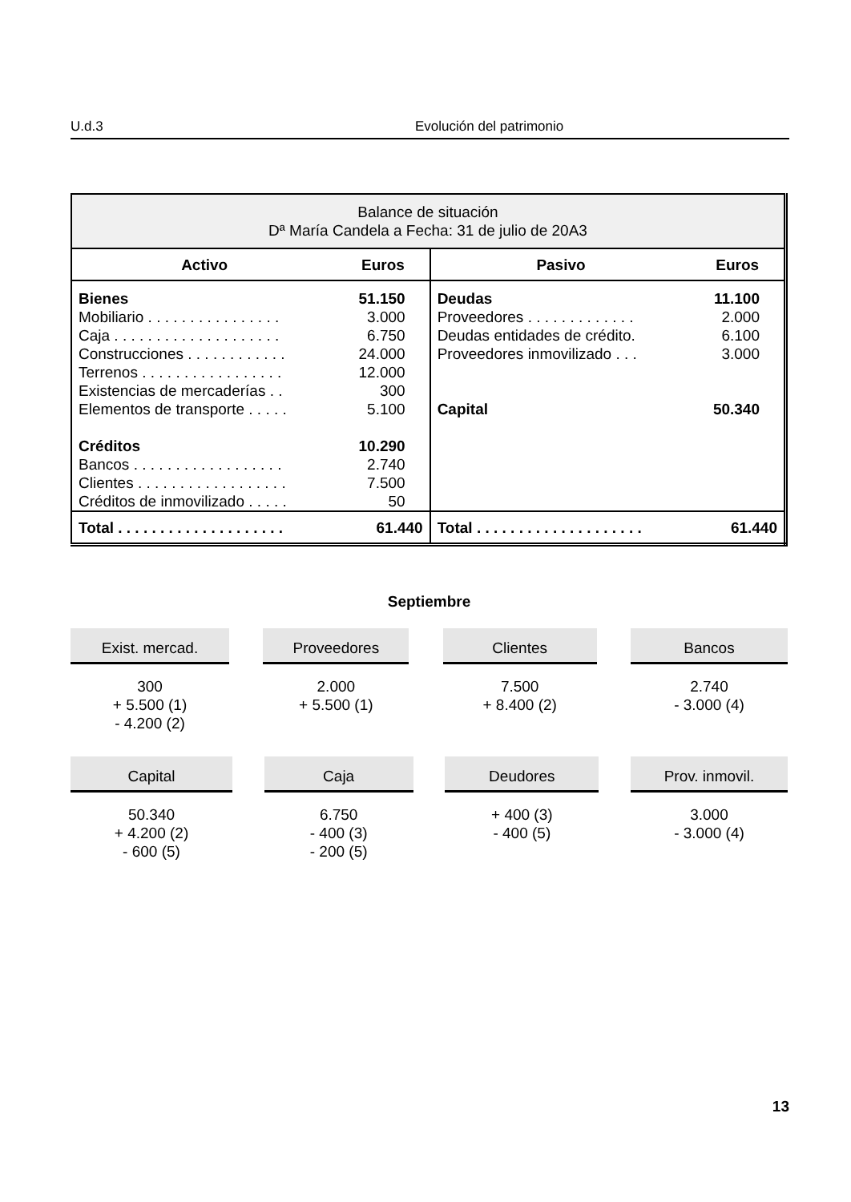U.d.3 Evolución del patrimonio
| Balance de situación Dª María Candela a Fecha: 31 de julio de 20A3 | | | |
| Activo | Euros | Pasivo | Euros |
| Bienes Mobiliario . . . . . . . . . . . . . . . . Caja . . . . . . . . . . . . . . . . . . . . Construcciones . . . . . . . . . . . . Terrenos . . . . . . . . . . . . . . . . . Existencias de mercaderías . . Elementos de transporte . . . . . Créditos Bancos . . . . . . . . . . . . . . . . . . Clientes . . . . . . . . . . . . . . . . . . Créditos de inmovilizado . . . . . | 51.150 3.000 6.750 24.000 12.000 300 5.100 10.290 2.740 7.500 50 | Deudas Proveedores . . . . . . . . . . . . . Deudas entidades de crédito. Proveedores inmovilizado . . . Capital | 11.100 2.000 6.100 3.000 50.340 |
| Total . . . . . . . . . . . . . . . . . . . . | 61.440 | Total . . . . . . . . . . . . . . . . . . . . | 61.440 |
Septiembre
Exist. mercad.
300
+ 5.500 (1)
- 4.200 (2)
Proveedores
2.000
+ 5.500 (1)
Clientes
7.500
+ 8.400 (2)
Bancos
2.740
- 3.000 (4)
Capital
50.340
+ 4.200 (2)
- 600 (5)
Caja
6.750
- 400 (3)
- 200 (5)
Deudores
+ 400 (3)
- 400 (5)
Prov. inmovil.
3.000
- 3.000 (4)
13